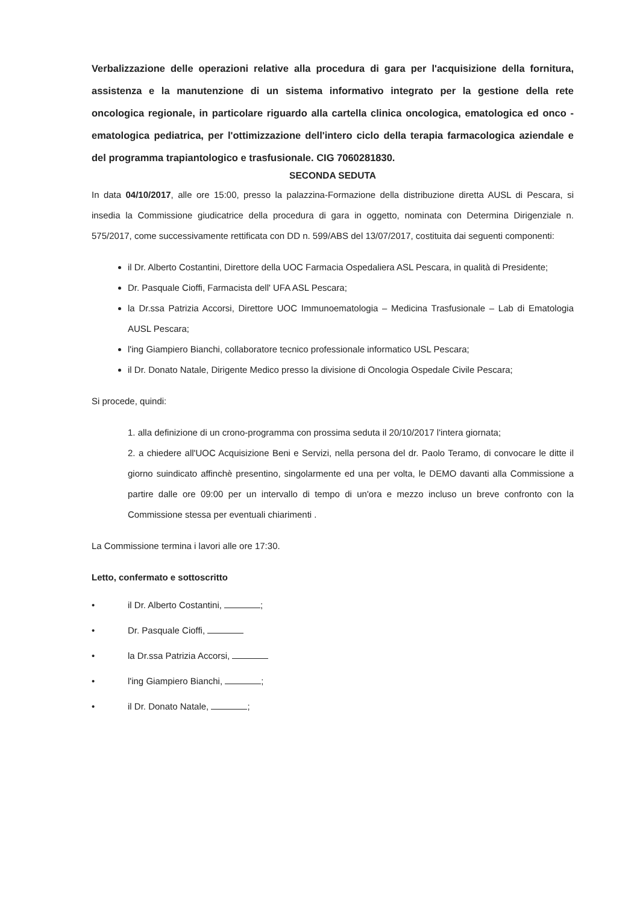Verbalizzazione delle operazioni relative alla procedura di gara per l'acquisizione della fornitura, assistenza e la manutenzione di un sistema informativo integrato per la gestione della rete oncologica regionale, in particolare riguardo alla cartella clinica oncologica, ematologica ed onco - ematologica pediatrica, per l'ottimizzazione dell'intero ciclo della terapia farmacologica aziendale e del programma trapiantologico e trasfusionale. CIG 7060281830.
SECONDA SEDUTA
In data 04/10/2017, alle ore 15:00, presso la palazzina-Formazione della distribuzione diretta AUSL di Pescara, si insedia la Commissione giudicatrice della procedura di gara in oggetto, nominata con Determina Dirigenziale n. 575/2017, come successivamente rettificata con DD n. 599/ABS del 13/07/2017, costituita dai seguenti componenti:
il Dr. Alberto Costantini, Direttore della UOC Farmacia Ospedaliera ASL Pescara, in qualità di Presidente;
Dr. Pasquale Cioffi, Farmacista dell' UFA ASL Pescara;
la Dr.ssa Patrizia Accorsi, Direttore UOC Immunoematologia – Medicina Trasfusionale – Lab di Ematologia AUSL Pescara;
l'ing Giampiero Bianchi, collaboratore tecnico professionale informatico USL Pescara;
il Dr. Donato Natale, Dirigente Medico presso la divisione di Oncologia Ospedale Civile Pescara;
Si procede, quindi:
1. alla definizione di un crono-programma con prossima seduta il 20/10/2017 l'intera giornata;
2. a chiedere all'UOC Acquisizione Beni e Servizi, nella persona del dr. Paolo Teramo, di convocare le ditte il giorno suindicato affinchè presentino, singolarmente ed una per volta, le DEMO davanti alla Commissione a partire dalle ore 09:00 per un intervallo di tempo di un'ora e mezzo incluso un breve confronto con la Commissione stessa per eventuali chiarimenti .
La Commissione termina i lavori alle ore 17:30.
Letto, confermato e sottoscritto
• il Dr. Alberto Costantini, ;
• Dr. Pasquale Cioffi,
• la Dr.ssa Patrizia Accorsi,
• l'ing Giampiero Bianchi, ;
• il Dr. Donato Natale, ;